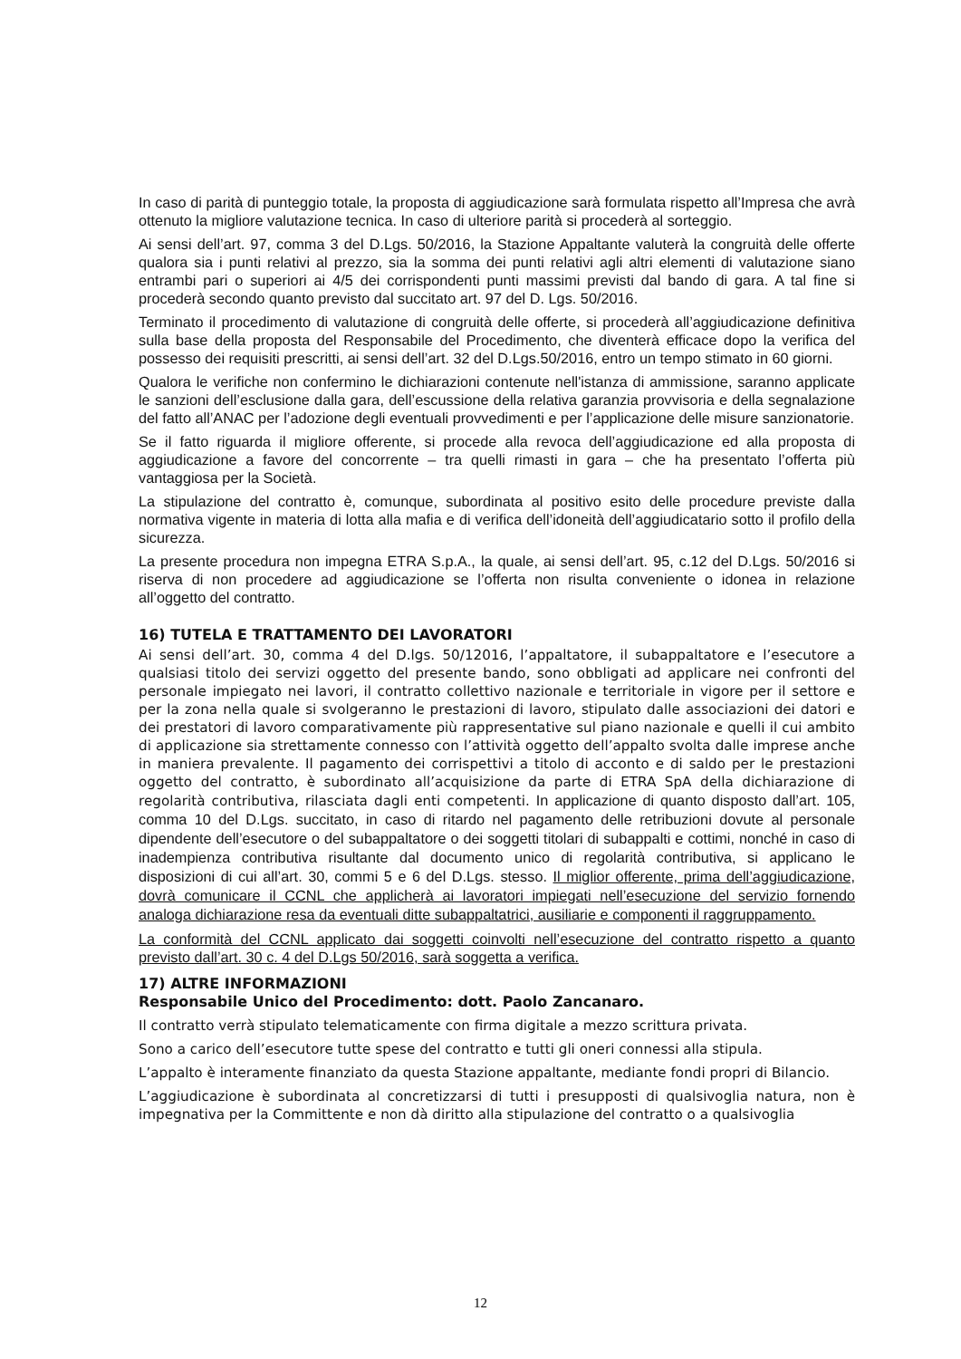In caso di parità di punteggio totale, la proposta di aggiudicazione sarà formulata rispetto all’Impresa che avrà ottenuto la migliore valutazione tecnica. In caso di ulteriore parità si procederà al sorteggio.
Ai sensi dell’art. 97, comma 3 del D.Lgs. 50/2016, la Stazione Appaltante valuterà la congruità delle offerte qualora sia i punti relativi al prezzo, sia la somma dei punti relativi agli altri elementi di valutazione siano entrambi pari o superiori ai 4/5 dei corrispondenti punti massimi previsti dal bando di gara. A tal fine si procederà secondo quanto previsto dal succitato art. 97 del D. Lgs. 50/2016.
Terminato il procedimento di valutazione di congruità delle offerte, si procederà all’aggiudicazione definitiva sulla base della proposta del Responsabile del Procedimento, che diventerà efficace dopo la verifica del possesso dei requisiti prescritti, ai sensi dell’art. 32 del D.Lgs.50/2016, entro un tempo stimato in 60 giorni.
Qualora le verifiche non confermino le dichiarazioni contenute nell'istanza di ammissione, saranno applicate le sanzioni dell’esclusione dalla gara, dell’escussione della relativa garanzia provvisoria e della segnalazione del fatto all’ANAC per l’adozione degli eventuali provvedimenti e per l’applicazione delle misure sanzionatorie.
Se il fatto riguarda il migliore offerente, si procede alla revoca dell’aggiudicazione ed alla proposta di aggiudicazione a favore del concorrente – tra quelli rimasti in gara – che ha presentato l’offerta più vantaggiosa per la Società.
La stipulazione del contratto è, comunque, subordinata al positivo esito delle procedure previste dalla normativa vigente in materia di lotta alla mafia e di verifica dell’idoneità dell’aggiudicatario sotto il profilo della sicurezza.
La presente procedura non impegna ETRA S.p.A., la quale, ai sensi dell’art. 95, c.12 del D.Lgs. 50/2016 si riserva di non procedere ad aggiudicazione se l’offerta non risulta conveniente o idonea in relazione all’oggetto del contratto.
16) TUTELA E TRATTAMENTO DEI LAVORATORI
Ai sensi dell’art. 30, comma 4 del D.lgs. 50/12016, l’appaltatore, il subappaltatore e l’esecutore a qualsiasi titolo dei servizi oggetto del presente bando, sono obbligati ad applicare nei confronti del personale impiegato nei lavori, il contratto collettivo nazionale e territoriale in vigore per il settore e per la zona nella quale si svolgeranno le prestazioni di lavoro, stipulato dalle associazioni dei datori e dei prestatori di lavoro comparativamente più rappresentative sul piano nazionale e quelli il cui ambito di applicazione sia strettamente connesso con l’attività oggetto dell’appalto svolta dalle imprese anche in maniera prevalente. Il pagamento dei corrispettivi a titolo di acconto e di saldo per le prestazioni oggetto del contratto, è subordinato all’acquisizione da parte di ETRA SpA della dichiarazione di regolarità contributiva, rilasciata dagli enti competenti. In applicazione di quanto disposto dall’art. 105, comma 10 del D.Lgs. succitato, in caso di ritardo nel pagamento delle retribuzioni dovute al personale dipendente dell’esecutore o del subappaltatore o dei soggetti titolari di subappalti e cottimi, nonché in caso di inadempienza contributiva risultante dal documento unico di regolarità contributiva, si applicano le disposizioni di cui all’art. 30, commi 5 e 6 del D.Lgs. stesso. Il miglior offerente, prima dell’aggiudicazione, dovrà comunicare il CCNL che applicherà ai lavoratori impiegati nell’esecuzione del servizio fornendo analoga dichiarazione resa da eventuali ditte subappaltatrici, ausiliarie e componenti il raggruppamento.
La conformità del CCNL applicato dai soggetti coinvolti nell’esecuzione del contratto rispetto a quanto previsto dall’art. 30 c. 4 del D.Lgs 50/2016, sarà soggetta a verifica.
17) ALTRE INFORMAZIONI
Responsabile Unico del Procedimento: dott. Paolo Zancanaro.
Il contratto verrà stipulato telematicamente con firma digitale a mezzo scrittura privata.
Sono a carico dell’esecutore tutte spese del contratto e tutti gli oneri connessi alla stipula.
L’appalto è interamente finanziato da questa Stazione appaltante, mediante fondi propri di Bilancio.
L’aggiudicazione è subordinata al concretizzarsi di tutti i presupposti di qualsivoglia natura, non è impegnativa per la Committente e non dà diritto alla stipulazione del contratto o a qualsivoglia
12